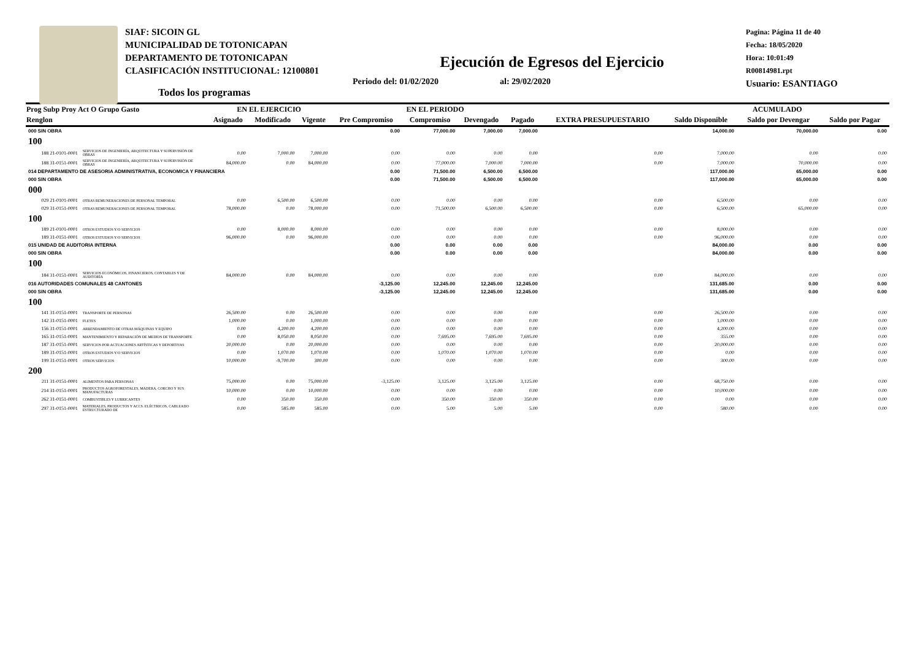SIAF: SICOIN GL
MUNICIPALIDAD DE TOTONICAPAN
DEPARTAMENTO DE TOTONICAPAN
CLASIFICACIÓN INSTITUCIONAL: 12100801
Pagina: Página 11 de 40
Fecha: 18/05/2020
Hora: 10:01:49
R00814981.rpt
Usuario: ESANTIAGO
Ejecución de Egresos del Ejercicio
Periodo del: 01/02/2020 al: 29/02/2020
Todos los programas
| Prog Subp Proy Act O Grupo Gasto | | EN EL EJERCICIO | | | EN EL PERIODO | | | | EXTRA PRESUPUESTARIO | ACUMULADO | | |
| --- | --- | --- | --- | --- | --- | --- | --- | --- | --- | --- | --- | --- |
| Renglon | | Asignado | Modificado | Vigente | Pre Compromiso | Compromiso | Devengado | Pagado | | Saldo Disponible | Saldo por Devengar | Saldo por Pagar |
| 000 SIN OBRA | | | | | 0.00 | 77,000.00 | 7,000.00 | 7,000.00 | | 14,000.00 | 70,000.00 | 0.00 |
| 100 | | | | | | | | | | | | |
| 188 21-0101-0001 | SERVICIOS DE INGENIERÍA, ARQUITECTURA Y SUPERVISIÓN DE OBRAS | 0.00 | 7,000.00 | 7,000.00 | 0.00 | 0.00 | 0.00 | 0.00 | 0.00 | 7,000.00 | 0.00 | 0.00 |
| 188 31-0151-0001 | SERVICIOS DE INGENIERÍA, ARQUITECTURA Y SUPERVISIÓN DE OBRAS | 84,000.00 | 0.00 | 84,000.00 | 0.00 | 77,000.00 | 7,000.00 | 7,000.00 | 0.00 | 7,000.00 | 70,000.00 | 0.00 |
| 014 DEPARTAMENTO DE ASESORIA ADMINISTRATIVA, ECONOMICA Y FINANCIERA | | | | | 0.00 | 71,500.00 | 6,500.00 | 6,500.00 | | 117,000.00 | 65,000.00 | 0.00 |
| 000 SIN OBRA | | | | | 0.00 | 71,500.00 | 6,500.00 | 6,500.00 | | 117,000.00 | 65,000.00 | 0.00 |
| 000 | | | | | | | | | | | | |
| 029 21-0101-0001 | OTRAS REMUNERACIONES DE PERSONAL TEMPORAL | 0.00 | 6,500.00 | 6,500.00 | 0.00 | 0.00 | 0.00 | 0.00 | 0.00 | 6,500.00 | 0.00 | 0.00 |
| 029 31-0151-0001 | OTRAS REMUNERACIONES DE PERSONAL TEMPORAL | 78,000.00 | 0.00 | 78,000.00 | 0.00 | 71,500.00 | 6,500.00 | 6,500.00 | 0.00 | 6,500.00 | 65,000.00 | 0.00 |
| 100 | | | | | | | | | | | | |
| 189 21-0101-0001 | OTROS ESTUDIOS Y/O SERVICIOS | 0.00 | 8,000.00 | 8,000.00 | 0.00 | 0.00 | 0.00 | 0.00 | 0.00 | 8,000.00 | 0.00 | 0.00 |
| 189 31-0151-0001 | OTROS ESTUDIOS Y/O SERVICIOS | 96,000.00 | 0.00 | 96,000.00 | 0.00 | 0.00 | 0.00 | 0.00 | 0.00 | 96,000.00 | 0.00 | 0.00 |
| 015 UNIDAD DE AUDITORIA INTERNA | | | | | 0.00 | 0.00 | 0.00 | 0.00 | | 84,000.00 | 0.00 | 0.00 |
| 000 SIN OBRA | | | | | 0.00 | 0.00 | 0.00 | 0.00 | | 84,000.00 | 0.00 | 0.00 |
| 100 | | | | | | | | | | | | |
| 184 31-0151-0001 | SERVICIOS ECONÓMICOS, FINANCIEROS, CONTABLES Y DE AUDITORÍA | 84,000.00 | 0.00 | 84,000.00 | 0.00 | 0.00 | 0.00 | 0.00 | 0.00 | 84,000.00 | 0.00 | 0.00 |
| 016 AUTORIDADES COMUNALES 48 CANTONES | | | | | -3,125.00 | 12,245.00 | 12,245.00 | 12,245.00 | | 131,685.00 | 0.00 | 0.00 |
| 000 SIN OBRA | | | | | -3,125.00 | 12,245.00 | 12,245.00 | 12,245.00 | | 131,685.00 | 0.00 | 0.00 |
| 100 | | | | | | | | | | | | |
| 141 31-0151-0001 | TRANSPORTE DE PERSONAS | 26,500.00 | 0.00 | 26,500.00 | 0.00 | 0.00 | 0.00 | 0.00 | 0.00 | 26,500.00 | 0.00 | 0.00 |
| 142 31-0151-0001 | FLETES | 1,000.00 | 0.00 | 1,000.00 | 0.00 | 0.00 | 0.00 | 0.00 | 0.00 | 1,000.00 | 0.00 | 0.00 |
| 156 31-0151-0001 | ARRENDAMIENTO DE OTRAS MÁQUINAS Y EQUIPO | 0.00 | 4,200.00 | 4,200.00 | 0.00 | 0.00 | 0.00 | 0.00 | 0.00 | 4,200.00 | 0.00 | 0.00 |
| 165 31-0151-0001 | MANTENIMIENTO Y REPARACIÓN DE MEDIOS DE TRANSPORTE | 0.00 | 8,050.00 | 8,050.00 | 0.00 | 7,695.00 | 7,695.00 | 7,695.00 | 0.00 | 355.00 | 0.00 | 0.00 |
| 187 31-0151-0001 | SERVICIOS POR ACTUACIONES ARTÍSTICAS Y DEPORTIVAS | 20,000.00 | 0.00 | 20,000.00 | 0.00 | 0.00 | 0.00 | 0.00 | 0.00 | 20,000.00 | 0.00 | 0.00 |
| 189 31-0151-0001 | OTROS ESTUDIOS Y/O SERVICIOS | 0.00 | 1,070.00 | 1,070.00 | 0.00 | 1,070.00 | 1,070.00 | 1,070.00 | 0.00 | 0.00 | 0.00 | 0.00 |
| 199 31-0151-0001 | OTROS SERVICIOS | 10,000.00 | -9,700.00 | 300.00 | 0.00 | 0.00 | 0.00 | 0.00 | 0.00 | 300.00 | 0.00 | 0.00 |
| 200 | | | | | | | | | | | | |
| 211 31-0151-0001 | ALIMENTOS PARA PERSONAS | 75,000.00 | 0.00 | 75,000.00 | -3,125.00 | 3,125.00 | 3,125.00 | 3,125.00 | 0.00 | 68,750.00 | 0.00 | 0.00 |
| 214 31-0151-0001 | PRODUCTOS AGROFORESTALES, MADERA, CORCHO Y SUS MANUFACTURAS | 10,000.00 | 0.00 | 10,000.00 | 0.00 | 0.00 | 0.00 | 0.00 | 0.00 | 10,000.00 | 0.00 | 0.00 |
| 262 31-0151-0001 | COMBUSTIBLES Y LUBRICANTES | 0.00 | 350.00 | 350.00 | 0.00 | 350.00 | 350.00 | 350.00 | 0.00 | 0.00 | 0.00 | 0.00 |
| 297 31-0151-0001 | MATERIALES, PRODUCTOS Y ACCS. ELÉCTRICOS, CABLEADO ESTRUCTURADO DE | 0.00 | 585.00 | 585.00 | 0.00 | 5.00 | 5.00 | 5.00 | 0.00 | 580.00 | 0.00 | 0.00 |